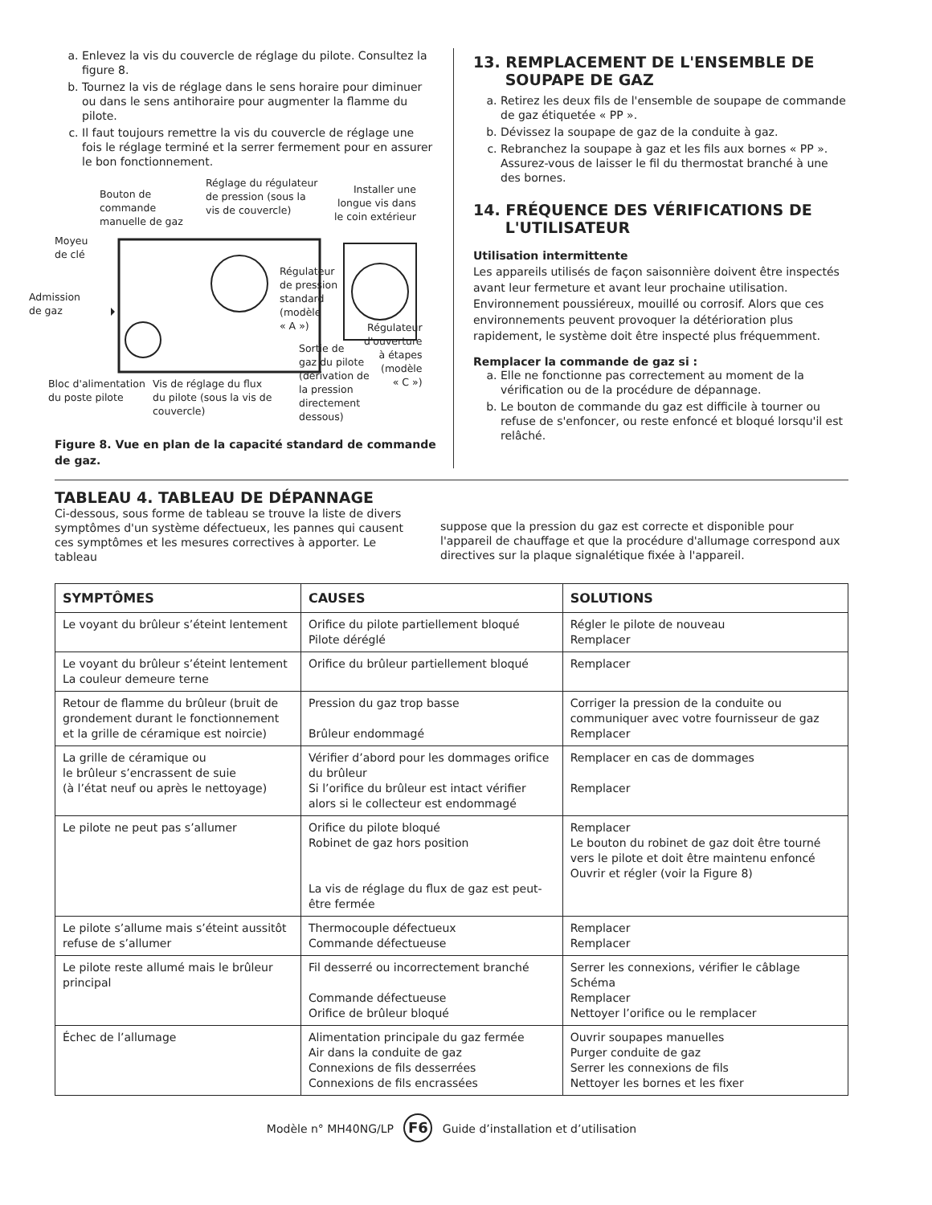a. Enlevez la vis du couvercle de réglage du pilote. Consultez la figure 8.
b. Tournez la vis de réglage dans le sens horaire pour diminuer ou dans le sens antihoraire pour augmenter la flamme du pilote.
c. Il faut toujours remettre la vis du couvercle de réglage une fois le réglage terminé et la serrer fermement pour en assurer le bon fonctionnement.
Bouton de
commande
manuelle de gaz
Réglage du régulateur
de pression (sous la
vis de couvercle)
Installer une
longue vis dans
le coin extérieur
Moyeu
de clé
Admission
de gaz
Régulateur
de pression
standard
(modèle
« A »)
Régulateur
d'ouverture
à étapes
(modèle
« C »)
Sortie de
gaz du pilote
(dérivation de
la pression
directement
dessous)
Bloc d'alimentation
du poste pilote
Vis de réglage du flux
du pilote (sous la vis de
couvercle)
Figure 8. Vue en plan de la capacité standard de commande de gaz.
13. REMPLACEMENT DE L'ENSEMBLE DE
SOUPAPE DE GAZ
a. Retirez les deux fils de l'ensemble de soupape de commande de gaz étiquetée « PP ».
b. Dévissez la soupape de gaz de la conduite à gaz.
c. Rebranchez la soupape à gaz et les fils aux bornes « PP ». Assurez-vous de laisser le fil du thermostat branché à une des bornes.
14. FRÉQUENCE DES VÉRIFICATIONS DE
L'UTILISATEUR
Utilisation intermittente
Les appareils utilisés de façon saisonnière doivent être inspectés avant leur fermeture et avant leur prochaine utilisation. Environnement poussiéreux, mouillé ou corrosif. Alors que ces environnements peuvent provoquer la détérioration plus rapidement, le système doit être inspecté plus fréquemment.
Remplacer la commande de gaz si :
a. Elle ne fonctionne pas correctement au moment de la vérification ou de la procédure de dépannage.
b. Le bouton de commande du gaz est difficile à tourner ou refuse de s'enfoncer, ou reste enfoncé et bloqué lorsqu'il est relâché.
TABLEAU 4. TABLEAU DE DÉPANNAGE
Ci-dessous, sous forme de tableau se trouve la liste de divers symptômes d'un système défectueux, les pannes qui causent ces symptômes et les mesures correctives à apporter. Le tableau
suppose que la pression du gaz est correcte et disponible pour l'appareil de chauffage et que la procédure d'allumage correspond aux directives sur la plaque signalétique fixée à l'appareil.
| SYMPTÔMES | CAUSES | SOLUTIONS |
| --- | --- | --- |
| Le voyant du brûleur s’éteint lentement | Orifice du pilote partiellement bloqué Pilote déréglé | Régler le pilote de nouveau Remplacer |
| Le voyant du brûleur s’éteint lentement La couleur demeure terne | Orifice du brûleur partiellement bloqué | Remplacer |
| Retour de flamme du brûleur (bruit de grondement durant le fonctionnement et la grille de céramique est noircie) | Pression du gaz trop basse Brûleur endommagé | Corriger la pression de la conduite ou communiquer avec votre fournisseur de gaz Remplacer |
| La grille de céramique ou le brûleur s’encrassent de suie (à l’état neuf ou après le nettoyage) | Vérifier d’abord pour les dommages orifice du brûleur Si l’orifice du brûleur est intact vérifier alors si le collecteur est endommagé | Remplacer en cas de dommages Remplacer |
| Le pilote ne peut pas s’allumer | Orifice du pilote bloqué Robinet de gaz hors position La vis de réglage du flux de gaz est peut-être fermée | Remplacer Le bouton du robinet de gaz doit être tourné vers le pilote et doit être maintenu enfoncé Ouvrir et régler (voir la Figure 8) |
| Le pilote s’allume mais s’éteint aussitôt refuse de s’allumer | Thermocouple défectueux Commande défectueuse | Remplacer Remplacer |
| Le pilote reste allumé mais le brûleur principal | Fil desserré ou incorrectement branché Commande défectueuse Orifice de brûleur bloqué | Serrer les connexions, vérifier le câblage Schéma Remplacer Nettoyer l’orifice ou le remplacer |
| Échec de l’allumage | Alimentation principale du gaz fermée Air dans la conduite de gaz Connexions de fils desserrées Connexions de fils encrassées | Ouvrir soupapes manuelles Purger conduite de gaz Serrer les connexions de fils Nettoyer les bornes et les fixer |
Modèle n° MH40NG/LP F6 Guide d’installation et d’utilisation